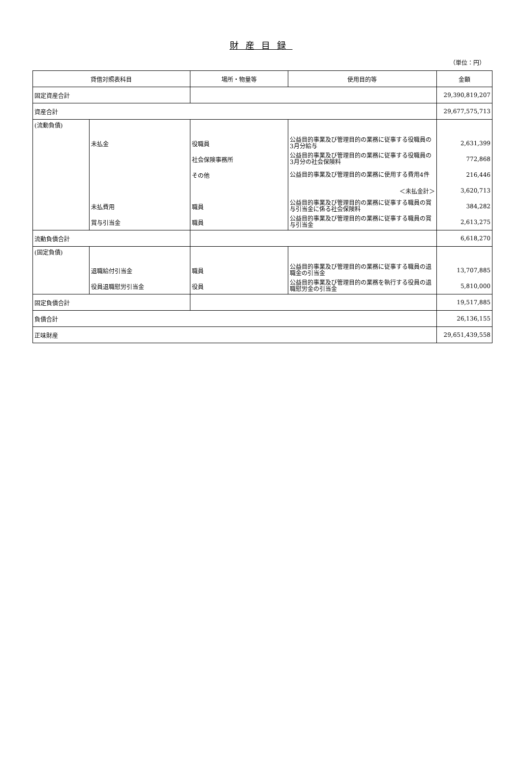財産目録
（単位：円）
| 貸借対照表科目 | | 場所・物量等 | 使用目的等 | 金額 |
| --- | --- | --- | --- | --- |
| 固定資産合計 | | | | 29,390,819,207 |
| 資産合計 | | | | 29,677,575,713 |
| (流動負債) | | | | |
| | 未払金 | 役職員 | 公益目的事業及び管理目的の業務に従事する役職員の3月分給与 | 2,631,399 |
| | | 社会保険事務所 | 公益目的事業及び管理目的の業務に従事する役職員の3月分の社会保険料 | 772,868 |
| | | その他 | 公益目的事業及び管理目的の業務に使用する費用4件 | 216,446 |
| | | | ＜未払金計＞ | 3,620,713 |
| | 未払費用 | 職員 | 公益目的事業及び管理目的の業務に従事する職員の賞与引当金に係る社会保険料 | 384,282 |
| | 賞与引当金 | 職員 | 公益目的事業及び管理目的の業務に従事する職員の賞与引当金 | 2,613,275 |
| 流動負債合計 | | | | 6,618,270 |
| (固定負債) | | | | |
| | 退職給付引当金 | 職員 | 公益目的事業及び管理目的の業務に従事する職員の退職金の引当金 | 13,707,885 |
| | 役員退職慰労引当金 | 役員 | 公益目的事業及び管理目的の業務を執行する役員の退職慰労金の引当金 | 5,810,000 |
| 固定負債合計 | | | | 19,517,885 |
| 負債合計 | | | | 26,136,155 |
| 正味財産 | | | | 29,651,439,558 |